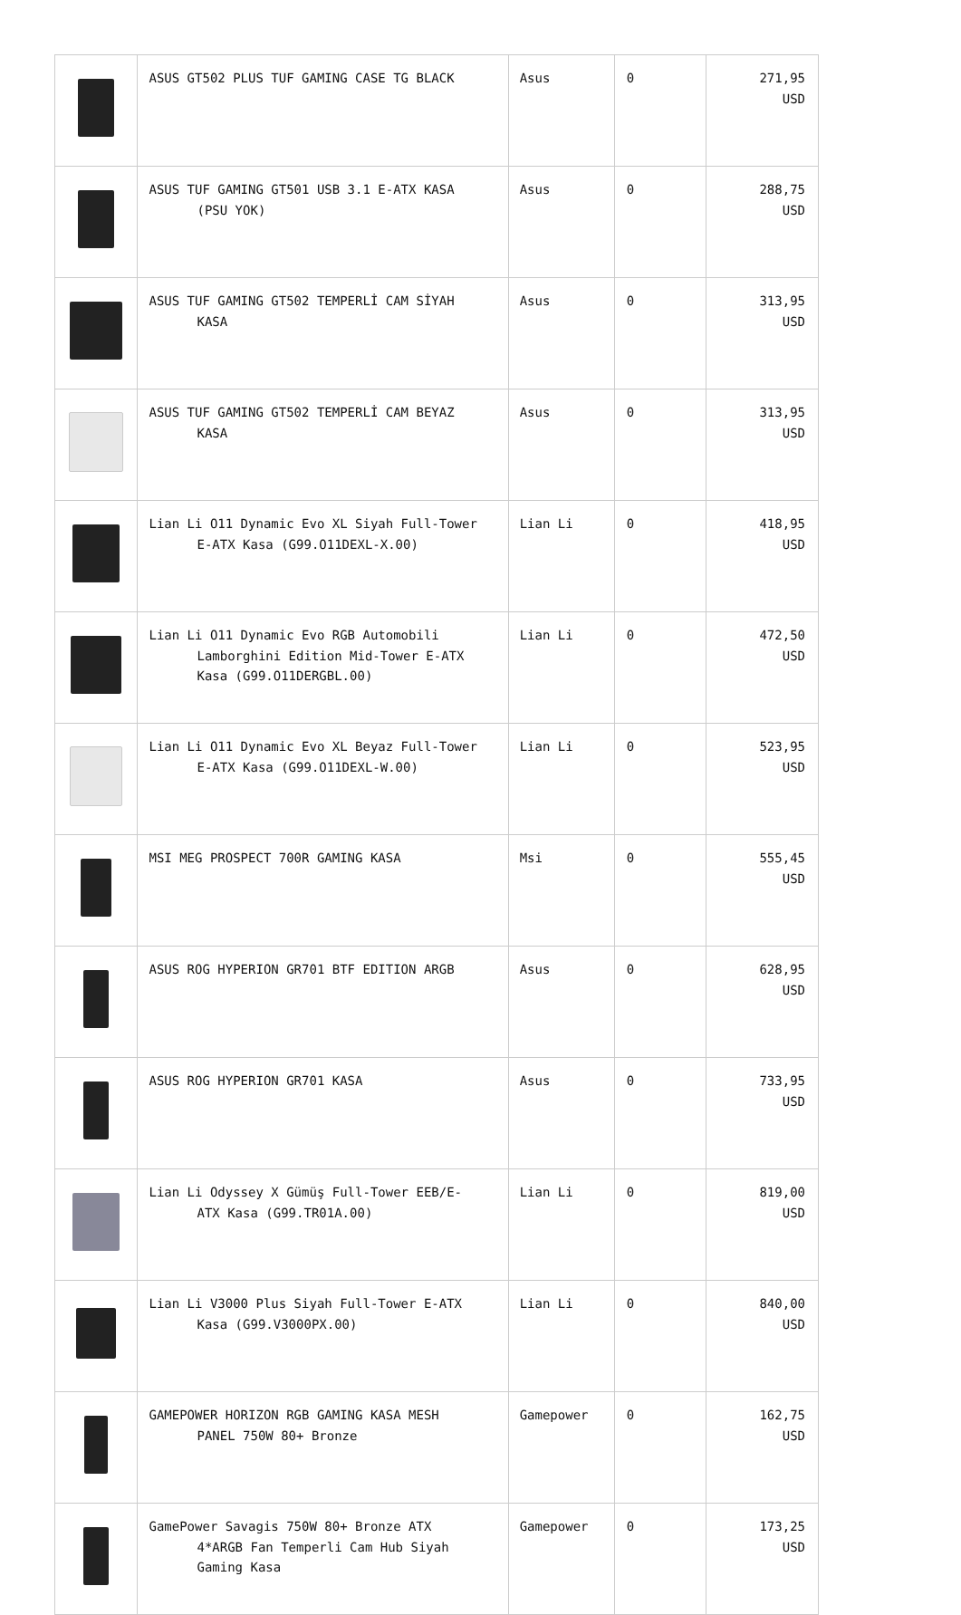| | ASUS GT502 PLUS TUF GAMING CASE TG BLACK | Asus | 0 | 271,95 USD |
| | ASUS TUF GAMING GT501 USB 3.1 E-ATX KASA (PSU YOK) | Asus | 0 | 288,75 USD |
| | ASUS TUF GAMING GT502 TEMPERLİ CAM SİYAH KASA | Asus | 0 | 313,95 USD |
| | ASUS TUF GAMING GT502 TEMPERLİ CAM BEYAZ KASA | Asus | 0 | 313,95 USD |
| | Lian Li O11 Dynamic Evo XL Siyah Full-Tower E-ATX Kasa (G99.O11DEXL-X.00) | Lian Li | 0 | 418,95 USD |
| | Lian Li O11 Dynamic Evo RGB Automobili Lamborghini Edition Mid-Tower E-ATX Kasa (G99.O11DERGBL.00) | Lian Li | 0 | 472,50 USD |
| | Lian Li O11 Dynamic Evo XL Beyaz Full-Tower E-ATX Kasa (G99.O11DEXL-W.00) | Lian Li | 0 | 523,95 USD |
| | MSI MEG PROSPECT 700R GAMING KASA | Msi | 0 | 555,45 USD |
| | ASUS ROG HYPERION GR701 BTF EDITION ARGB | Asus | 0 | 628,95 USD |
| | ASUS ROG HYPERION GR701 KASA | Asus | 0 | 733,95 USD |
| | Lian Li Odyssey X Gümüş Full-Tower EEB/E- ATX Kasa (G99.TR01A.00) | Lian Li | 0 | 819,00 USD |
| | Lian Li V3000 Plus Siyah Full-Tower E-ATX Kasa (G99.V3000PX.00) | Lian Li | 0 | 840,00 USD |
| | GAMEPOWER HORIZON RGB GAMING KASA MESH PANEL 750W 80+ Bronze | Gamepower | 0 | 162,75 USD |
| | GamePower Savagis 750W 80+ Bronze ATX 4*ARGB Fan Temperli Cam Hub Siyah Gaming Kasa | Gamepower | 0 | 173,25 USD |